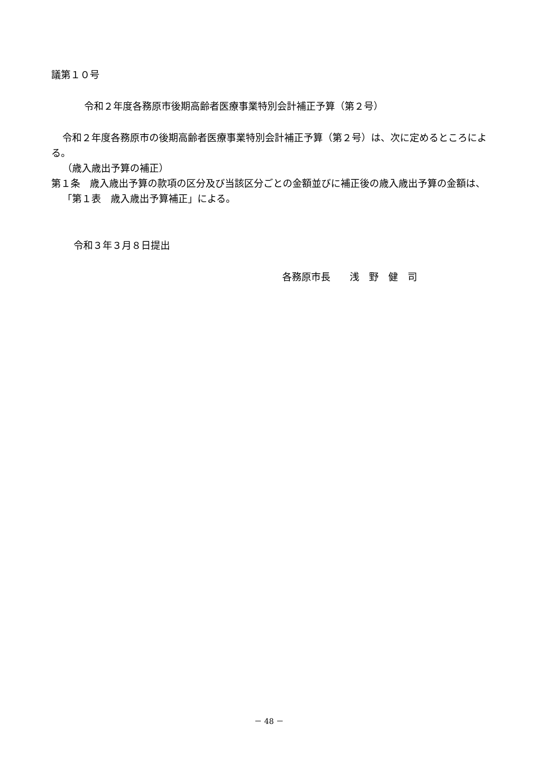議第１０号
令和２年度各務原市後期高齢者医療事業特別会計補正予算（第２号）
令和２年度各務原市の後期高齢者医療事業特別会計補正予算（第２号）は、次に定めるところによる。
（歳入歳出予算の補正）
第１条　歳入歳出予算の款項の区分及び当該区分ごとの金額並びに補正後の歳入歳出予算の金額は、「第１表　歳入歳出予算補正」による。
令和３年３月８日提出
各務原市長　　浅　野　健　司
－ 48 －